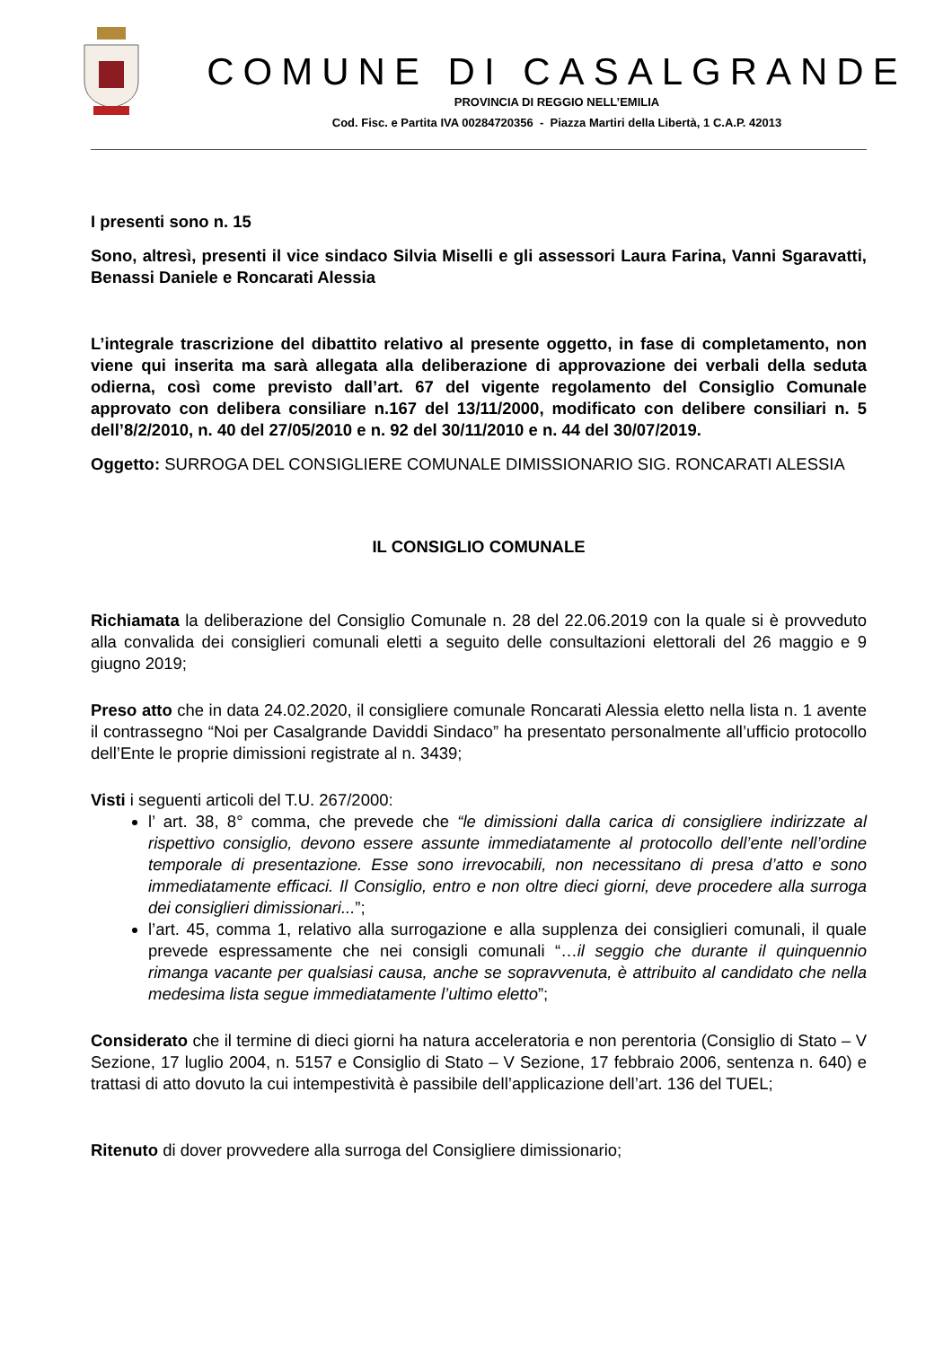COMUNE DI CASALGRANDE
PROVINCIA DI REGGIO NELL’EMILIA
Cod. Fisc. e Partita IVA 00284720356 - Piazza Martiri della Libertà, 1 C.A.P. 42013
I presenti sono n. 15
Sono, altresì, presenti il vice sindaco Silvia Miselli e gli assessori Laura Farina, Vanni Sgaravatti, Benassi Daniele e Roncarati Alessia
L’integrale trascrizione del dibattito relativo al presente oggetto, in fase di completamento, non viene qui inserita ma sarà allegata alla deliberazione di approvazione dei verbali della seduta odierna, così come previsto dall’art. 67 del vigente regolamento del Consiglio Comunale approvato con delibera consiliare n.167 del 13/11/2000, modificato con delibere consiliari n. 5 dell’8/2/2010, n. 40 del 27/05/2010 e n. 92 del 30/11/2010 e n. 44 del 30/07/2019.
Oggetto: SURROGA DEL CONSIGLIERE COMUNALE DIMISSIONARIO SIG. RONCARATI ALESSIA
IL CONSIGLIO COMUNALE
Richiamata la deliberazione del Consiglio Comunale n. 28 del 22.06.2019 con la quale si è provveduto alla convalida dei consiglieri comunali eletti a seguito delle consultazioni elettorali del 26 maggio e 9 giugno 2019;
Preso atto che in data 24.02.2020, il consigliere comunale Roncarati Alessia eletto nella lista n. 1 avente il contrassegno “Noi per Casalgrande Daviddi Sindaco” ha presentato personalmente all’ufficio protocollo dell’Ente le proprie dimissioni registrate al n. 3439;
Visti i seguenti articoli del T.U. 267/2000:
l’ art. 38, 8° comma, che prevede che “le dimissioni dalla carica di consigliere indirizzate al rispettivo consiglio, devono essere assunte immediatamente al protocollo dell’ente nell’ordine temporale di presentazione. Esse sono irrevocabili, non necessitano di presa d’atto e sono immediatamente efficaci. Il Consiglio, entro e non oltre dieci giorni, deve procedere alla surroga dei consiglieri dimissionari...”;
l’art. 45, comma 1, relativo alla surrogazione e alla supplenza dei consiglieri comunali, il quale prevede espressamente che nei consigli comunali “…il seggio che durante il quinquennio rimanga vacante per qualsiasi causa, anche se sopravvenuta, è attribuito al candidato che nella medesima lista segue immediatamente l’ultimo eletto”;
Considerato che il termine di dieci giorni ha natura acceleratoria e non perentoria (Consiglio di Stato – V Sezione, 17 luglio 2004, n. 5157 e Consiglio di Stato – V Sezione, 17 febbraio 2006, sentenza n. 640) e trattasi di atto dovuto la cui intempestività è passibile dell’applicazione dell’art. 136 del TUEL;
Ritenuto di dover provvedere alla surroga del Consigliere dimissionario;